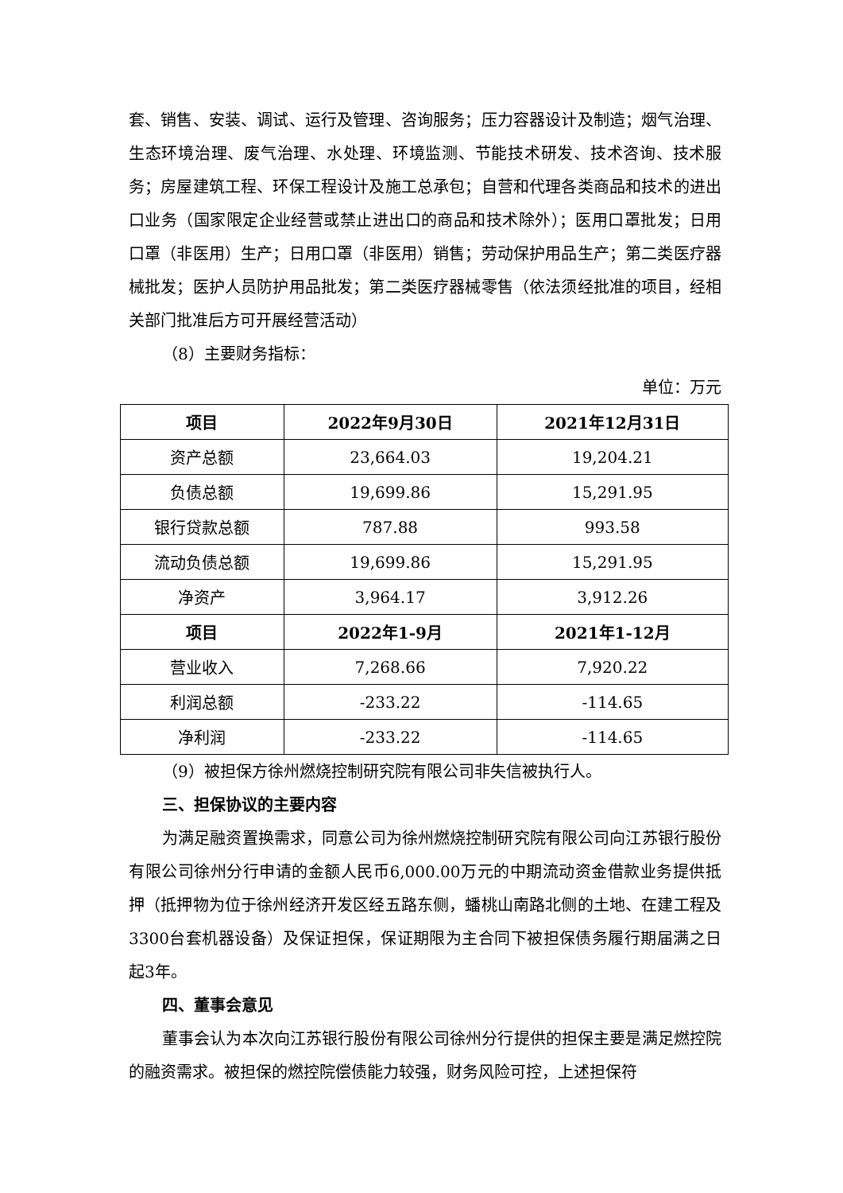套、销售、安装、调试、运行及管理、咨询服务；压力容器设计及制造；烟气治理、生态环境治理、废气治理、水处理、环境监测、节能技术研发、技术咨询、技术服务；房屋建筑工程、环保工程设计及施工总承包；自营和代理各类商品和技术的进出口业务（国家限定企业经营或禁止进出口的商品和技术除外）；医用口罩批发；日用口罩（非医用）生产；日用口罩（非医用）销售；劳动保护用品生产；第二类医疗器械批发；医护人员防护用品批发；第二类医疗器械零售（依法须经批准的项目，经相关部门批准后方可开展经营活动）
（8）主要财务指标：
单位：万元
| 项目 | 2022年9月30日 | 2021年12月31日 |
| --- | --- | --- |
| 资产总额 | 23,664.03 | 19,204.21 |
| 负债总额 | 19,699.86 | 15,291.95 |
| 银行贷款总额 | 787.88 | 993.58 |
| 流动负债总额 | 19,699.86 | 15,291.95 |
| 净资产 | 3,964.17 | 3,912.26 |
| 项目 | 2022年1-9月 | 2021年1-12月 |
| 营业收入 | 7,268.66 | 7,920.22 |
| 利润总额 | -233.22 | -114.65 |
| 净利润 | -233.22 | -114.65 |
（9）被担保方徐州燃烧控制研究院有限公司非失信被执行人。
三、担保协议的主要内容
为满足融资置换需求，同意公司为徐州燃烧控制研究院有限公司向江苏银行股份有限公司徐州分行申请的金额人民币6,000.00万元的中期流动资金借款业务提供抵押（抵押物为位于徐州经济开发区经五路东侧，蟠桃山南路北侧的土地、在建工程及3300台套机器设备）及保证担保，保证期限为主合同下被担保债务履行期届满之日起3年。
四、董事会意见
董事会认为本次向江苏银行股份有限公司徐州分行提供的担保主要是满足燃控院的融资需求。被担保的燃控院偿债能力较强，财务风险可控，上述担保符